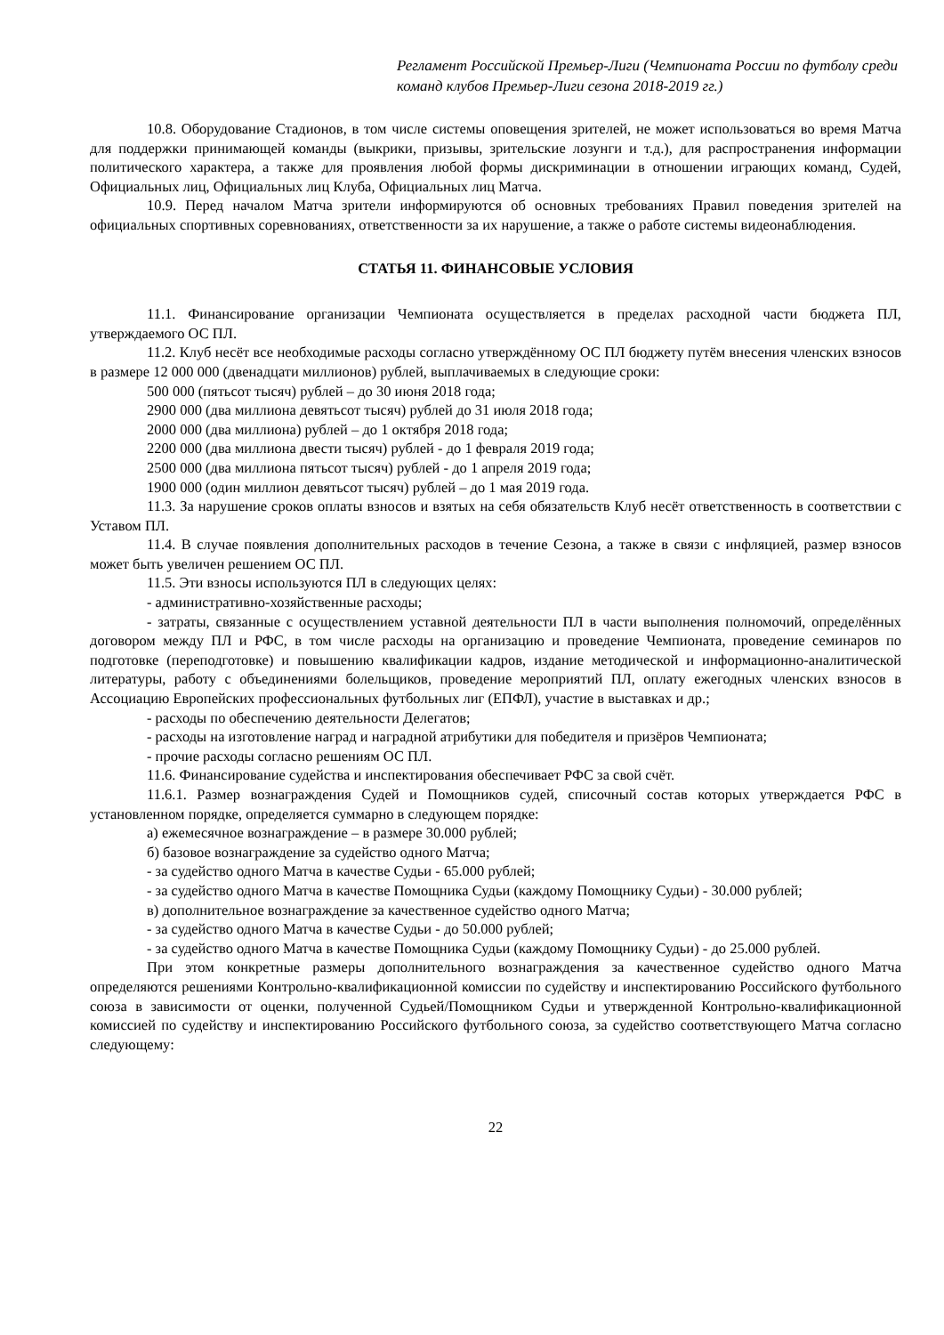Регламент Российской Премьер-Лиги (Чемпионата России по футболу среди команд клубов Премьер-Лиги сезона 2018-2019 гг.)
10.8. Оборудование Стадионов, в том числе системы оповещения зрителей, не может использоваться во время Матча для поддержки принимающей команды (выкрики, призывы, зрительские лозунги и т.д.), для распространения информации политического характера, а также для проявления любой формы дискриминации в отношении играющих команд, Судей, Официальных лиц, Официальных лиц Клуба, Официальных лиц Матча.
10.9. Перед началом Матча зрители информируются об основных требованиях Правил поведения зрителей на официальных спортивных соревнованиях, ответственности за их нарушение, а также о работе системы видеонаблюдения.
СТАТЬЯ 11. ФИНАНСОВЫЕ УСЛОВИЯ
11.1. Финансирование организации Чемпионата осуществляется в пределах расходной части бюджета ПЛ, утверждаемого ОС ПЛ.
11.2. Клуб несёт все необходимые расходы согласно утверждённому ОС ПЛ бюджету путём внесения членских взносов в размере 12 000 000 (двенадцати миллионов) рублей, выплачиваемых в следующие сроки:
500 000 (пятьсот тысяч) рублей – до 30 июня 2018 года;
2900 000 (два миллиона девятьсот тысяч) рублей до 31 июля 2018 года;
2000 000 (два миллиона) рублей – до 1 октября 2018 года;
2200 000 (два миллиона двести тысяч) рублей - до 1 февраля 2019 года;
2500 000 (два миллиона пятьсот тысяч) рублей - до 1 апреля 2019 года;
1900 000 (один миллион девятьсот тысяч) рублей – до 1 мая 2019 года.
11.3. За нарушение сроков оплаты взносов и взятых на себя обязательств Клуб несёт ответственность в соответствии с Уставом ПЛ.
11.4. В случае появления дополнительных расходов в течение Сезона, а также в связи с инфляцией, размер взносов может быть увеличен решением ОС ПЛ.
11.5. Эти взносы используются ПЛ в следующих целях:
- административно-хозяйственные расходы;
- затраты, связанные с осуществлением уставной деятельности ПЛ в части выполнения полномочий, определённых договором между ПЛ и РФС, в том числе расходы на организацию и проведение Чемпионата, проведение семинаров по подготовке (переподготовке) и повышению квалификации кадров, издание методической и информационно-аналитической литературы, работу с объединениями болельщиков, проведение мероприятий ПЛ, оплату ежегодных членских взносов в Ассоциацию Европейских профессиональных футбольных лиг (ЕПФЛ), участие в выставках и др.;
- расходы по обеспечению деятельности Делегатов;
- расходы на изготовление наград и наградной атрибутики для победителя и призёров Чемпионата;
- прочие расходы согласно решениям ОС ПЛ.
11.6. Финансирование судейства и инспектирования обеспечивает РФС за свой счёт.
11.6.1. Размер вознаграждения Судей и Помощников судей, списочный состав которых утверждается РФС в установленном порядке, определяется суммарно в следующем порядке:
а) ежемесячное вознаграждение – в размере 30.000 рублей;
б) базовое вознаграждение за судейство одного Матча;
- за судейство одного Матча в качестве Судьи - 65.000 рублей;
- за судейство одного Матча в качестве Помощника Судьи (каждому Помощнику Судьи) - 30.000 рублей;
в) дополнительное вознаграждение за качественное судейство одного Матча;
- за судейство одного Матча в качестве Судьи - до 50.000 рублей;
- за судейство одного Матча в качестве Помощника Судьи (каждому Помощнику Судьи) - до 25.000 рублей.
При этом конкретные размеры дополнительного вознаграждения за качественное судейство одного Матча определяются решениями Контрольно-квалификационной комиссии по судейству и инспектированию Российского футбольного союза в зависимости от оценки, полученной Судьей/Помощником Судьи и утвержденной Контрольно-квалификационной комиссией по судейству и инспектированию Российского футбольного союза, за судейство соответствующего Матча согласно следующему:
22